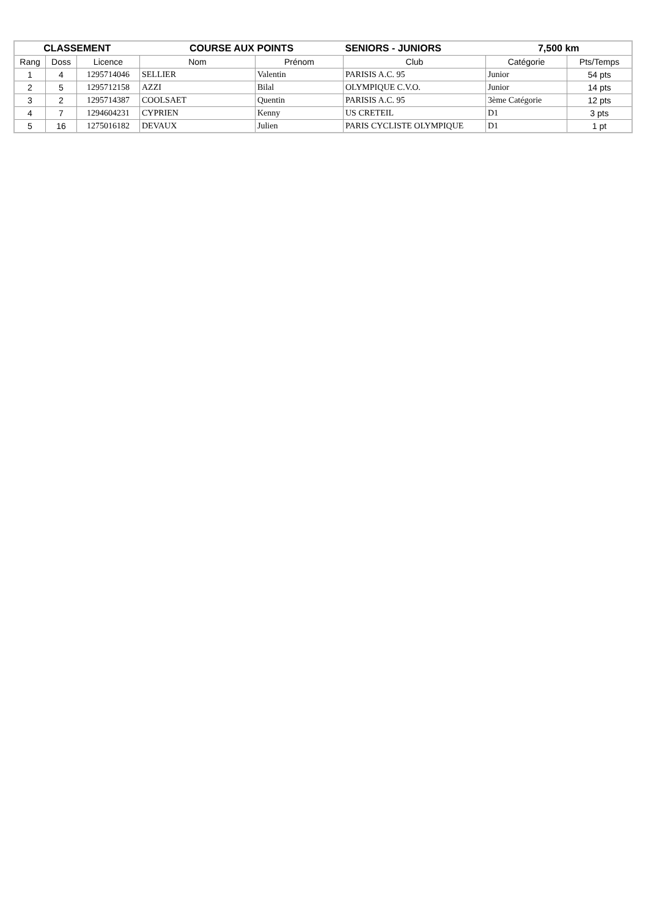| CLASSEMENT | | | COURSE AUX POINTS | | SENIORS - JUNIORS | 7,500 km | |
| --- | --- | --- | --- | --- | --- | --- | --- |
| Rang | Doss | Licence | Nom | Prénom | Club | Catégorie | Pts/Temps |
| 1 | 4 | 1295714046 | SELLIER | Valentin | PARISIS A.C. 95 | Junior | 54 pts |
| 2 | 5 | 1295712158 | AZZI | Bilal | OLYMPIQUE C.V.O. | Junior | 14 pts |
| 3 | 2 | 1295714387 | COOLSAET | Quentin | PARISIS A.C. 95 | 3ème Catégorie | 12 pts |
| 4 | 7 | 1294604231 | CYPRIEN | Kenny | US CRETEIL | D1 | 3 pts |
| 5 | 16 | 1275016182 | DEVAUX | Julien | PARIS CYCLISTE OLYMPIQUE | D1 | 1 pt |